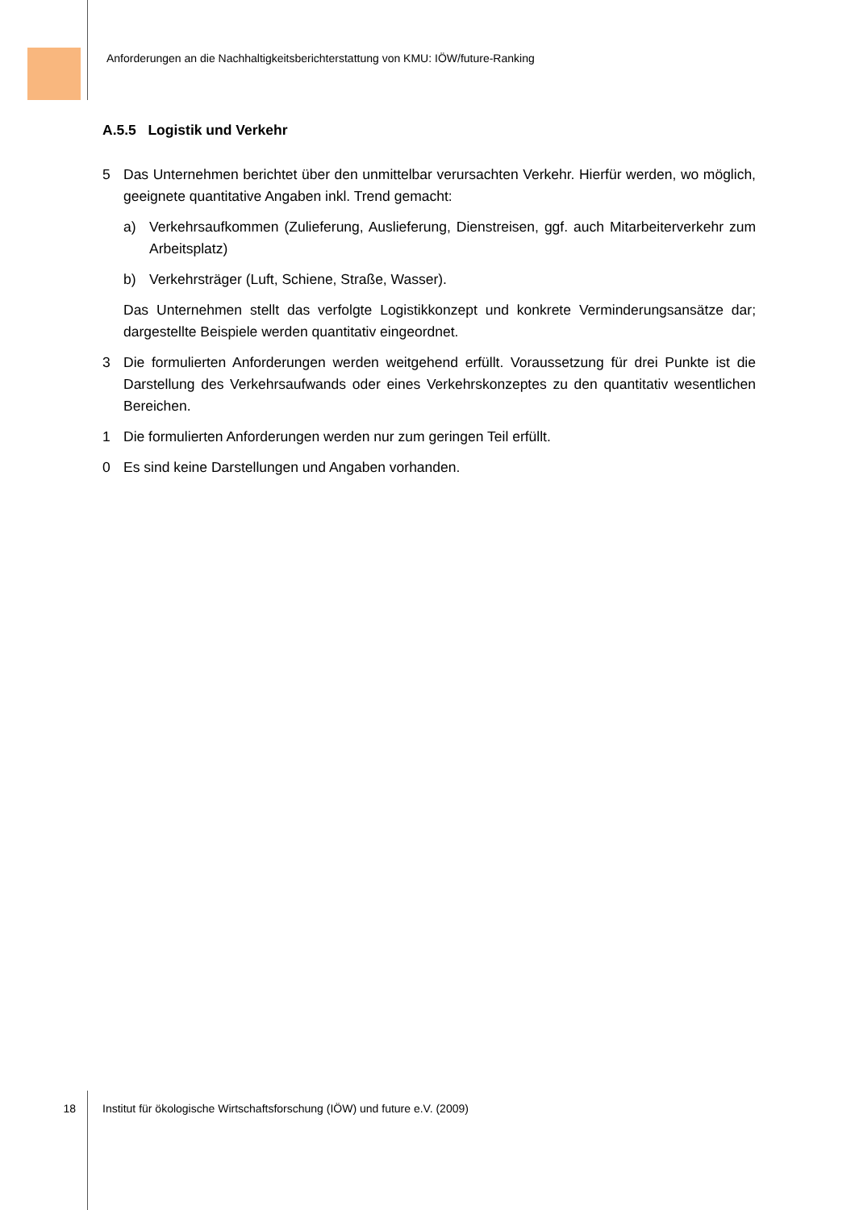Anforderungen an die Nachhaltigkeitsberichterstattung von KMU: IÖW/future-Ranking
A.5.5 Logistik und Verkehr
5 Das Unternehmen berichtet über den unmittelbar verursachten Verkehr. Hierfür werden, wo möglich, geeignete quantitative Angaben inkl. Trend gemacht:
a) Verkehrsaufkommen (Zulieferung, Auslieferung, Dienstreisen, ggf. auch Mitarbeiter­verkehr zum Arbeitsplatz)
b) Verkehrsträger (Luft, Schiene, Straße, Wasser).
Das Unternehmen stellt das verfolgte Logistikkonzept und konkrete Verminderungsansät­ze dar; dargestellte Beispiele werden quantitativ eingeordnet.
3 Die formulierten Anforderungen werden weitgehend erfüllt. Voraussetzung für drei Punkte ist die Darstellung des Verkehrsaufwands oder eines Verkehrskonzeptes zu den quantita­tiv wesentlichen Bereichen.
1 Die formulierten Anforderungen werden nur zum geringen Teil erfüllt.
0 Es sind keine Darstellungen und Angaben vorhanden.
18 Institut für ökologische Wirtschaftsforschung (IÖW) und future e.V. (2009)